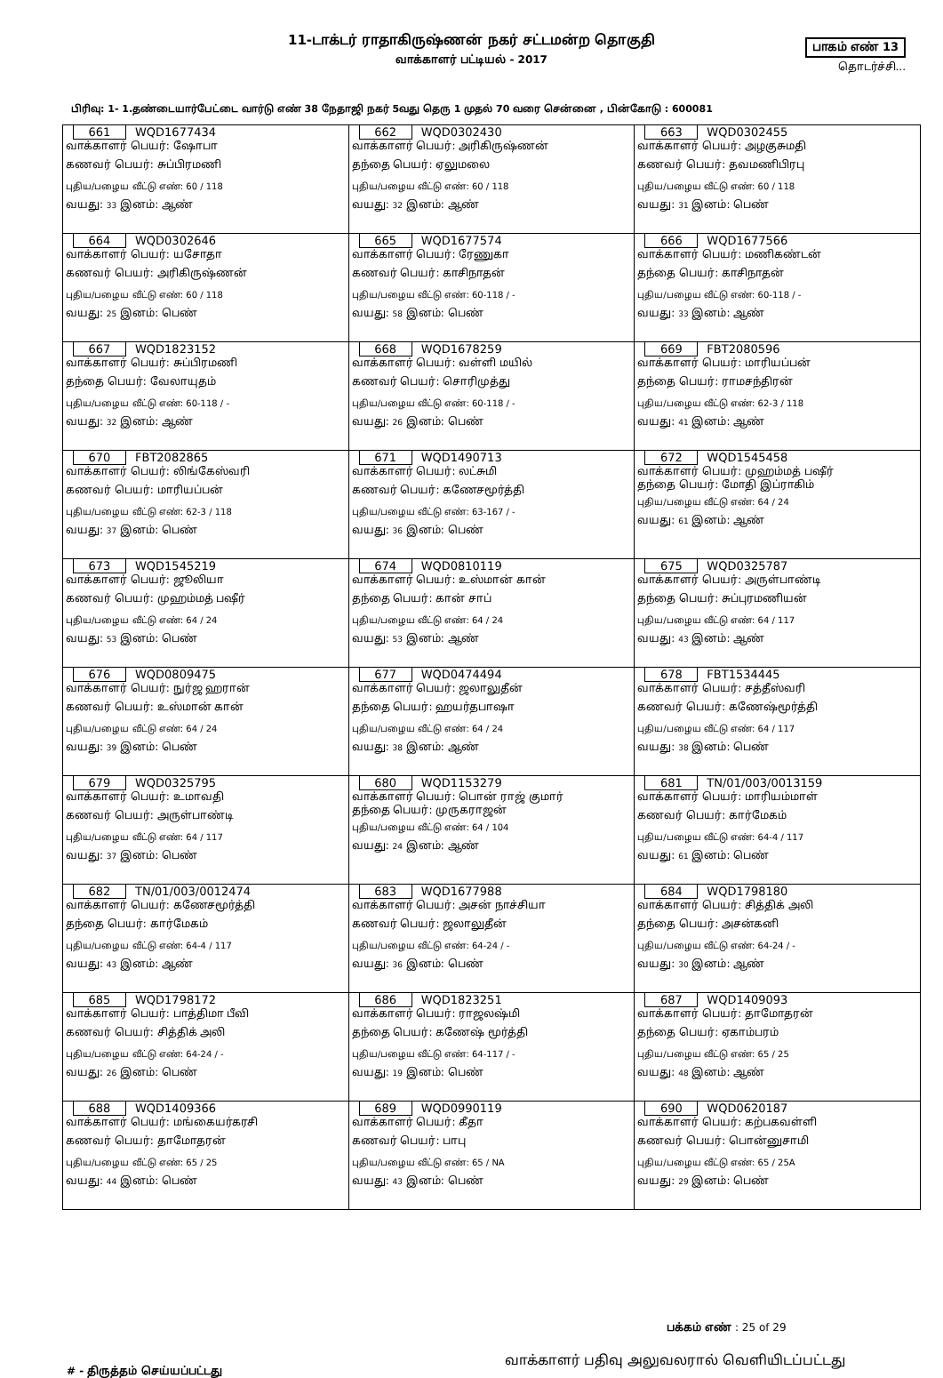11-டாக்டர் ராதாகிருஷ்ணன் நகர் சட்டமன்ற தொகுதி
வாக்காளர் பட்டியல் - 2017
பாகம் எண் 13
தொடர்ச்சி...
பிரிவு: 1- 1.தண்டையார்பேட்டை வார்டு எண் 38 நேதாஜி நகர் 5வது தெரு 1 முதல் 70 வரை சென்னை , பின்கோடு : 600081
| 661 WQD1677434 வாக்காளர் பெயர்: ஷோபா கணவர் பெயர்: சுப்பிரமணி புதிய/பழைய வீட்டு எண்: 60 / 118 வயது: 33 இனம்: ஆண் | 662 WQD0302430 வாக்காளர் பெயர்: அரிகிருஷ்ணன் தந்தை பெயர்: ஏலுமலை புதிய/பழைய வீட்டு எண்: 60 / 118 வயது: 32 இனம்: ஆண் | 663 WQD0302455 வாக்காளர் பெயர்: அழகுசுமதி கணவர் பெயர்: தவமணிபிரபு புதிய/பழைய வீட்டு எண்: 60 / 118 வயது: 31 இனம்: பெண் |
| 664 WQD0302646 வாக்காளர் பெயர்: யசோதா கணவர் பெயர்: அரிகிருஷ்ணன் புதிய/பழைய வீட்டு எண்: 60 / 118 வயது: 25 இனம்: பெண் | 665 WQD1677574 வாக்காளர் பெயர்: ரேணுகா கணவர் பெயர்: காசிநாதன் புதிய/பழைய வீட்டு எண்: 60-118 / - வயது: 58 இனம்: பெண் | 666 WQD1677566 வாக்காளர் பெயர்: மணிகண்டன் தந்தை பெயர்: காசிநாதன் புதிய/பழைய வீட்டு எண்: 60-118 / - வயது: 33 இனம்: ஆண் |
| 667 WQD1823152 வாக்காளர் பெயர்: சுப்பிரமணி தந்தை பெயர்: வேலாயுதம் புதிய/பழைய வீட்டு எண்: 60-118 / - வயது: 32 இனம்: ஆண் | 668 WQD1678259 வாக்காளர் பெயர்: வள்ளி மயில் கணவர் பெயர்: சொரிமுத்து புதிய/பழைய வீட்டு எண்: 60-118 / - வயது: 26 இனம்: பெண் | 669 FBT2080596 வாக்காளர் பெயர்: மாரியப்பன் தந்தை பெயர்: ராமசந்திரன் புதிய/பழைய வீட்டு எண்: 62-3 / 118 வயது: 41 இனம்: ஆண் |
| 670 FBT2082865 வாக்காளர் பெயர்: லிங்கேஸ்வரி கணவர் பெயர்: மாரியப்பன் புதிய/பழைய வீட்டு எண்: 62-3 / 118 வயது: 37 இனம்: பெண் | 671 WQD1490713 வாக்காளர் பெயர்: லட்சுமி கணவர் பெயர்: கணேசமூர்த்தி புதிய/பழைய வீட்டு எண்: 63-167 / - வயது: 36 இனம்: பெண் | 672 WQD1545458 வாக்காளர் பெயர்: முஹம்மத் பஷீர் தந்தை பெயர்: மோதி இப்ராகிம் புதிய/பழைய வீட்டு எண்: 64 / 24 வயது: 61 இனம்: ஆண் |
| 673 WQD1545219 வாக்காளர் பெயர்: ஜூலியா கணவர் பெயர்: முஹம்மத் பஷீர் புதிய/பழைய வீட்டு எண்: 64 / 24 வயது: 53 இனம்: பெண் | 674 WQD0810119 வாக்காளர் பெயர்: உஸ்மான் கான் தந்தை பெயர்: கான் சாப் புதிய/பழைய வீட்டு எண்: 64 / 24 வயது: 53 இனம்: ஆண் | 675 WQD0325787 வாக்காளர் பெயர்: அருள்பாண்டி தந்தை பெயர்: சுப்புரமணியன் புதிய/பழைய வீட்டு எண்: 64 / 117 வயது: 43 இனம்: ஆண் |
| 676 WQD0809475 வாக்காளர் பெயர்: நுர்ஜ ஹரான் கணவர் பெயர்: உஸ்மான் கான் புதிய/பழைய வீட்டு எண்: 64 / 24 வயது: 39 இனம்: பெண் | 677 WQD0474494 வாக்காளர் பெயர்: ஜலாலுதீன் தந்தை பெயர்: ஹயர்தபாஷா புதிய/பழைய வீட்டு எண்: 64 / 24 வயது: 38 இனம்: ஆண் | 678 FBT1534445 வாக்காளர் பெயர்: சத்தீஸ்வரி கணவர் பெயர்: கணேஷ்மூர்த்தி புதிய/பழைய வீட்டு எண்: 64 / 117 வயது: 38 இனம்: பெண் |
| 679 WQD0325795 வாக்காளர் பெயர்: உமாவதி கணவர் பெயர்: அருள்பாண்டி புதிய/பழைய வீட்டு எண்: 64 / 117 வயது: 37 இனம்: பெண் | 680 WQD1153279 வாக்காளர் பெயர்: பொன் ராஜ் குமார் தந்தை பெயர்: முருகராஜன் புதிய/பழைய வீட்டு எண்: 64 / 104 வயது: 24 இனம்: ஆண் | 681 TN/01/003/0013159 வாக்காளர் பெயர்: மாரியம்மாள் கணவர் பெயர்: கார்மேகம் புதிய/பழைய வீட்டு எண்: 64-4 / 117 வயது: 61 இனம்: பெண் |
| 682 TN/01/003/0012474 வாக்காளர் பெயர்: கணேசமூர்த்தி தந்தை பெயர்: கார்மேகம் புதிய/பழைய வீட்டு எண்: 64-4 / 117 வயது: 43 இனம்: ஆண் | 683 WQD1677988 வாக்காளர் பெயர்: அசன் நாச்சியா கணவர் பெயர்: ஜலாலுதீன் புதிய/பழைய வீட்டு எண்: 64-24 / - வயது: 36 இனம்: பெண் | 684 WQD1798180 வாக்காளர் பெயர்: சித்திக் அலி தந்தை பெயர்: அசன்கனி புதிய/பழைய வீட்டு எண்: 64-24 / - வயது: 30 இனம்: ஆண் |
| 685 WQD1798172 வாக்காளர் பெயர்: பாத்திமா பீவி கணவர் பெயர்: சித்திக் அலி புதிய/பழைய வீட்டு எண்: 64-24 / - வயது: 26 இனம்: பெண் | 686 WQD1823251 வாக்காளர் பெயர்: ராஜலஷ்மி தந்தை பெயர்: கணேஷ் மூர்த்தி புதிய/பழைய வீட்டு எண்: 64-117 / - வயது: 19 இனம்: பெண் | 687 WQD1409093 வாக்காளர் பெயர்: தாமோதரன் தந்தை பெயர்: ஏகாம்பரம் புதிய/பழைய வீட்டு எண்: 65 / 25 வயது: 48 இனம்: ஆண் |
| 688 WQD1409366 வாக்காளர் பெயர்: மங்கையர்கரசி கணவர் பெயர்: தாமோதரன் புதிய/பழைய வீட்டு எண்: 65 / 25 வயது: 44 இனம்: பெண் | 689 WQD0990119 வாக்காளர் பெயர்: கீதா கணவர் பெயர்: பாபு புதிய/பழைய வீட்டு எண்: 65 / NA வயது: 43 இனம்: பெண் | 690 WQD0620187 வாக்காளர் பெயர்: கற்பகவள்ளி கணவர் பெயர்: பொன்னுசாமி புதிய/பழைய வீட்டு எண்: 65 / 25A வயது: 29 இனம்: பெண் |
பக்கம் எண் : 25 of 29
#‌ - திருத்தம் செய்யப்பட்டது வாக்காளர் பதிவு அலுவலரால் வெளியிடப்பட்டது